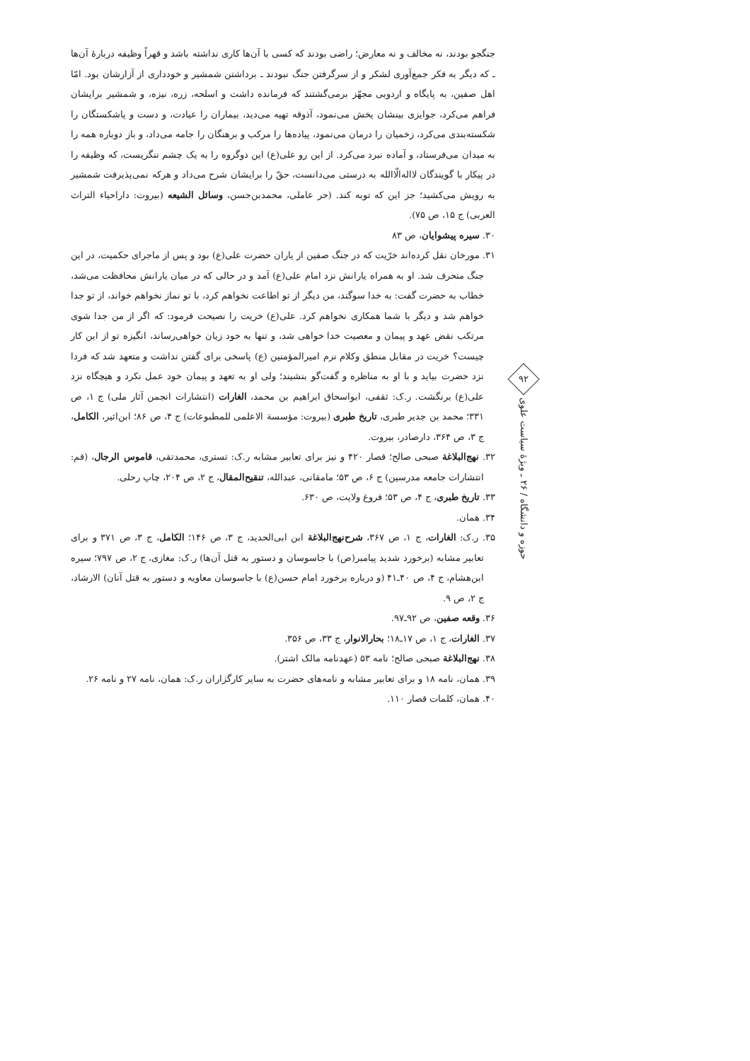جنگجو بودند، نه مخالف و نه معارض؛ راضی بودند که کسی با آن‌ها کاری نداشته باشد و قهراً وظیفه دربارهٔ آن‌ها ـ که دیگر به فکر جمع‌آوری لشکر و از سرگرفتن جنگ نبودند ـ برداشتن شمشیر و خودداری از آزارشان بود. امّا اهل صفین، به پایگاه و اردویی مجهّز برمی‌گشتند که فرمانده داشت و اسلحه، زره، نیزه، و شمشیر برایشان فراهم می‌کرد، جوایزی بینشان پخش می‌نمود، آذوقه تهیه می‌دید، بیماران را عیادت، و دست و پاشکستگان را شکسته‌بندی می‌کرد، زخمیان را درمان می‌نمود، پیاده‌ها را مرکب و برهنگان را جامه می‌داد، و باز دوباره همه را به میدان می‌فرستاد، و آماده نبرد می‌کرد. از این رو علی(ع) این دوگروه را به یک چشم ننگریست، که وظیفه را در پیکار با گویندگان لااله‌الّاالله به درستی می‌دانست، حقّ را برایشان شرح می‌داد و هرکه نمی‌پذیرفت شمشیر به رویش می‌کشید؛ جز این که توبه کند. (حر عاملی، محمدبن‌حسن، وسائل الشیعه (بیروت: داراحیاء التراث العربی) ج ۱۵، ص ۷۵).
۳۰. سیره پیشوایان، ص ۸۳
۳۱. مورخان نقل کرده‌اند خرّیت که در جنگ صفین از یاران حضرت علی(ع) بود و پس از ماجرای حکمیت، در این جنگ منحرف شد. او به همراه یارانش نزد امام علی(ع) آمد و در حالی که در میان یارانش محافظت می‌شد، خطاب به حضرت گفت: به خدا سوگند، من دیگر از تو اطاعت نخواهم کرد، با تو نماز نخواهم خواند، از تو جدا خواهم شد و دیگر با شما همکاری نخواهم کرد. علی(ع) خریت را نصیحت فرمود: که اگر از من جدا شوی مرتکب نقض عهد و پیمان و معصیت خدا خواهی شد، و تنها به خود زیان خواهی‌رساند، انگیزه تو از این کار چیست؟ خریت در مقابل منطق وکلام نرم امیرالمؤمنین (ع) پاسخی برای گفتن نداشت و متعهد شد که فردا نزد حضرت بیاید و با او به مناظره و گفت‌گو بنشیند؛ ولی او به تعهد و پیمان خود عمل نکرد و هیچگاه نزد علی(ع) برنگشت. ر.ک: ثقفی، ابواسحاق ابراهیم بن محمد، الغارات (انتشارات انجمن آثار ملی) ج ۱، ص ۳۳۱؛ محمد بن جدیر طبری، تاریخ طبری (بیروت: مؤسسة الاعلمی للمطبوعات) ج ۴، ص ۸۶؛ ابن‌اثیر، الکامل، ج ۳، ص ۳۶۴، دارصادر، بیروت.
۳۲. نهج‌البلاغة صبحی صالح؛ قصار ۴۲۰ و نیز برای تعابیر مشابه ر.ک: تستری، محمدتقی، قاموس الرجال، (قم: انتشارات جامعه مدرسین) ج ۶، ص ۵۳؛ مامقانی، عبدالله، تنقیح‌المقال، ج ۲، ص ۲۰۴، چاپ رحلی.
۳۳. تاریخ طبری، ج ۴، ص ۵۳؛ فروغ ولایت، ص ۶۳۰.
۳۴. همان.
۳۵. ر.ک: الغارات، ج ۱، ص ۳۶۷، شرح‌نهج‌البلاغة ابن ابی‌الحدید، ج ۳، ص ۱۴۶؛ الکامل، ج ۳، ص ۳۷۱ و برای تعابیر مشابه (برخورد شدید پیامبر(ص) با جاسوسان و دستور به قتل آن‌ها) ر.ک: مغازی، ج ۲، ص ۷۹۷؛ سیره ابن‌هشام، ج ۴، ص ۴۰ـ۴۱ (و درباره برخورد امام حسن(ع) با جاسوسان معاویه و دستور به قتل آنان) الارشاد، ج ۲، ص ۹.
۳۶. وقعه صفین، ص ۹۲ـ۹۷.
۳۷. الغارات، ج ۱، ص ۱۷ـ۱۸؛ بحارالانوار، ج ۳۳، ص ۳۵۶.
۳۸. نهج‌البلاغة صبحی صالح؛ نامه ۵۳ (عهدنامه مالک اشتر).
۳۹. همان، نامه ۱۸ و برای تعابیر مشابه و نامه‌های حضرت به سایر کارگزاران ر.ک: همان، نامه ۲۷ و نامه ۲۶.
۴۰. همان، کلمات قصار ۱۱۰.
۹۲
حوزه و دانشگاه / ۲۶ ـ ویژهٔ سیاست علوی